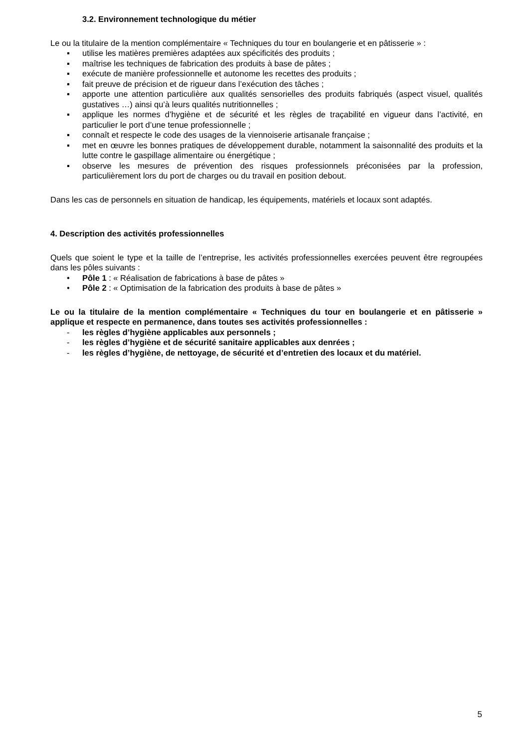3.2. Environnement technologique du métier
Le ou la titulaire de la mention complémentaire « Techniques du tour en boulangerie et en pâtisserie » :
▪ utilise les matières premières adaptées aux spécificités des produits ;
▪ maîtrise les techniques de fabrication des produits à base de pâtes ;
▪ exécute de manière professionnelle et autonome les recettes des produits ;
▪ fait preuve de précision et de rigueur dans l’exécution des tâches ;
▪ apporte une attention particulière aux qualités sensorielles des produits fabriqués (aspect visuel, qualités gustatives …) ainsi qu’à leurs qualités nutritionnelles ;
▪ applique les normes d’hygiène et de sécurité et les règles de traçabilité en vigueur dans l’activité, en particulier le port d’une tenue professionnelle ;
▪ connaît et respecte le code des usages de la viennoiserie artisanale française ;
▪ met en œuvre les bonnes pratiques de développement durable, notamment la saisonnalité des produits et la lutte contre le gaspillage alimentaire ou énergétique ;
▪ observe les mesures de prévention des risques professionnels préconisées par la profession, particulièrement lors du port de charges ou du travail en position debout.
Dans les cas de personnels en situation de handicap, les équipements, matériels et locaux sont adaptés.
4. Description des activités professionnelles
Quels que soient le type et la taille de l’entreprise, les activités professionnelles exercées peuvent être regroupées dans les pôles suivants :
• Pôle 1 : « Réalisation de fabrications à base de pâtes »
• Pôle 2 : « Optimisation de la fabrication des produits à base de pâtes »
Le ou la titulaire de la mention complémentaire « Techniques du tour en boulangerie et en pâtisserie » applique et respecte en permanence, dans toutes ses activités professionnelles :
- les règles d’hygiène applicables aux personnels ;
- les règles d’hygiène et de sécurité sanitaire applicables aux denrées ;
- les règles d’hygiène, de nettoyage, de sécurité et d’entretien des locaux et du matériel.
5